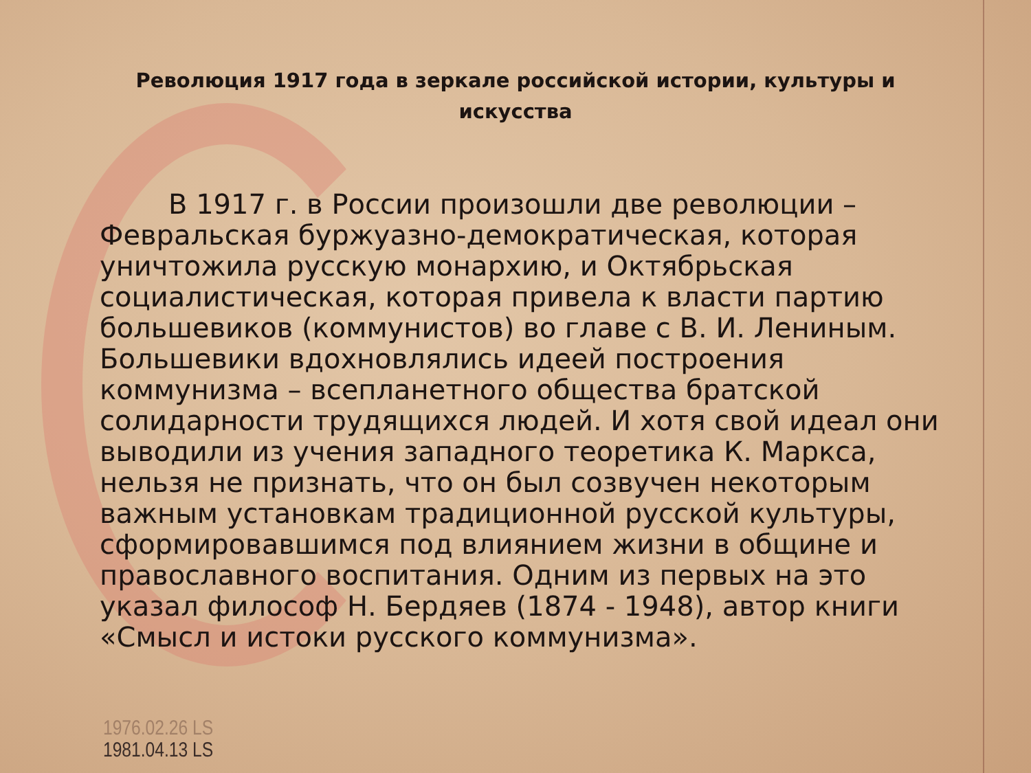Революция 1917 года в зеркале российской истории, культуры и искусства
   В 1917 г. в России произошли две революции – Февральская буржуазно-демократическая, которая уничтожила русскую монархию, и Октябрьская социалистическая, которая привела к власти партию большевиков (коммунистов) во главе с В. И. Лениным. Большевики вдохновлялись идеей построения коммунизма – всепланетного общества братской солидарности трудящихся людей. И хотя свой идеал они выводили из учения западного теоретика К. Маркса, нельзя не признать, что он был созвучен некоторым важным установкам традиционной русской культуры, сформировавшимся под влиянием жизни в общине и православного воспитания. Одним из первых на это указал философ Н. Бердяев (1874 - 1948), автор книги «Смысл и истоки русского коммунизма».
1976.02.26 LS
1981.04.13 LS